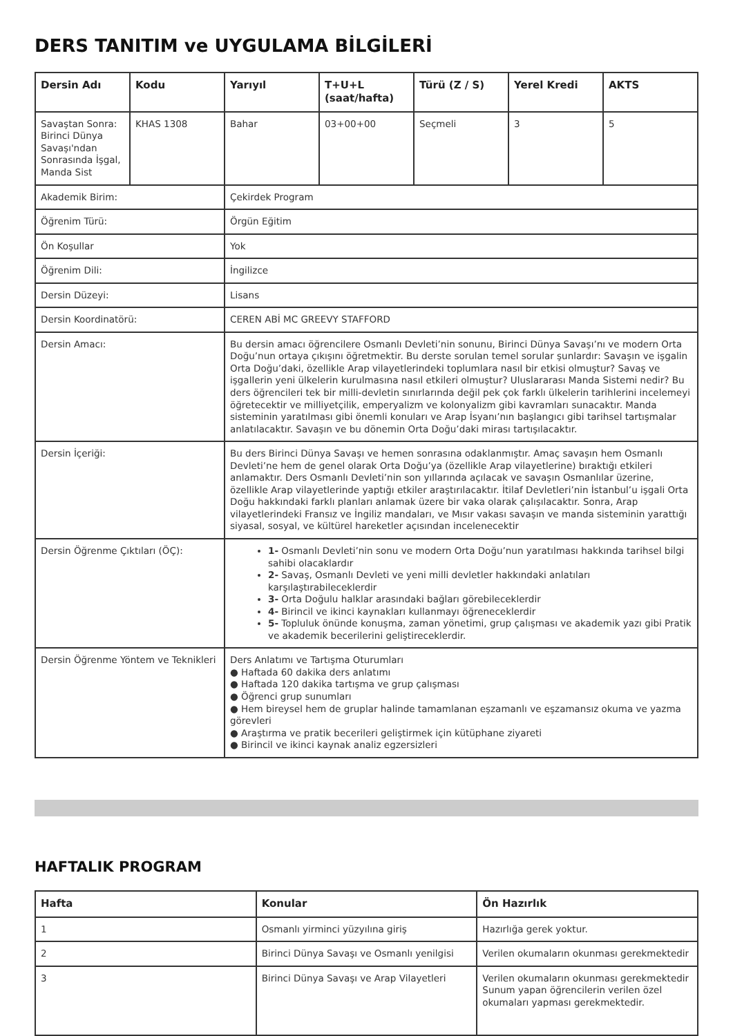DERS TANITIM ve UYGULAMA BİLGİLERİ
| Dersin Adı | Kodu | Yarıyıl | T+U+L (saat/hafta) | Türü (Z / S) | Yerel Kredi | AKTS |
| --- | --- | --- | --- | --- | --- | --- |
| Savaştan Sonra: Birinci Dünya Savaşı'ndan Sonrasında İşgal, Manda Sist | KHAS 1308 | Bahar | 03+00+00 | Seçmeli | 3 | 5 |
| Akademik Birim: | | Çekirdek Program | | | | |
| Öğrenim Türü: | | Örgün Eğitim | | | | |
| Ön Koşullar | | Yok | | | | |
| Öğrenim Dili: | | İngilizce | | | | |
| Dersin Düzeyi: | | Lisans | | | | |
| Dersin Koordinatörü: | | CEREN ABİ MC GREEVY STAFFORD | | | | |
| Dersin Amacı: | | Bu dersin amacı öğrencilere Osmanlı Devleti’nin sonunu, Birinci Dünya Savaşı’nı ve modern Orta Doğu’nun ortaya çıkışını öğretmektir. Bu derste sorulan temel sorular şunlardır: Savaşın ve işgalin Orta Doğu’daki, özellikle Arap vilayetlerindeki toplumlara nasıl bir etkisi olmuştur? Savaş ve işgallerin yeni ülkelerin kurulmasına nasıl etkileri olmuştur? Uluslararası Manda Sistemi nedir? Bu ders öğrencileri tek bir milli-devletin sınırlarında değil pek çok farklı ülkelerin tarihlerini incelemeyi öğretecektir ve milliyetçilik, emperyalizm ve kolonyalizm gibi kavramları sunacaktır. Manda sisteminin yaratılması gibi önemli konuları ve Arap İsyanı’nın başlangıcı gibi tarihsel tartışmalar anlatılacaktır. Savaşın ve bu dönemin Orta Doğu’daki mirası tartışılacaktır. | | | | |
| Dersin İçeriği: | | Bu ders Birinci Dünya Savaşı ve hemen sonrasına odaklanmıştır. Amaç savaşın hem Osmanlı Devleti’ne hem de genel olarak Orta Doğu’ya (özellikle Arap vilayetlerine) bıraktığı etkileri anlamaktır. Ders Osmanlı Devleti’nin son yıllarında açılacak ve savaşın Osmanlılar üzerine, özellikle Arap vilayetlerinde yaptığı etkiler araştırılacaktır. İtilaf Devletleri’nin İstanbul’u işgali Orta Doğu hakkındaki farklı planları anlamak üzere bir vaka olarak çalışılacaktır. Sonra, Arap vilayetlerindeki Fransız ve İngiliz mandaları, ve Mısır vakası savaşın ve manda sisteminin yarattığı siyasal, sosyal, ve kültürel hareketler açısından incelenecektir | | | | |
| Dersin Öğrenme Çıktıları (ÖÇ): | | 1- Osmanlı Devleti’nin sonu ve modern Orta Doğu’nun yaratılması hakkında tarihsel bilgi sahibi olacaklardır 2- Savaş, Osmanlı Devleti ve yeni milli devletler hakkındaki anlatıları karşılaştırabileceklerdir 3- Orta Doğulu halklar arasındaki bağları görebileceklerdir 4- Birincil ve ikinci kaynakları kullanmayı öğreneceklerdir 5- Topluluk önünde konuşma, zaman yönetimi, grup çalışması ve akademik yazı gibi Pratik ve akademik becerilerini geliştireceklerdir. | | | | |
| Dersin Öğrenme Yöntem ve Teknikleri | | Ders Anlatımı ve Tartışma Oturumları ● Haftada 60 dakika ders anlatımı ● Haftada 120 dakika tartışma ve grup çalışması ● Öğrenci grup sunumları ● Hem bireysel hem de gruplar halinde tamamlanan eşzamanlı ve eşzamansız okuma ve yazma görevleri ● Araştırma ve pratik becerileri geliştirmek için kütüphane ziyareti ● Birincil ve ikinci kaynak analiz egzersizleri | | | | |
HAFTALIK PROGRAM
| Hafta | Konular | Ön Hazırlık |
| --- | --- | --- |
| 1 | Osmanlı yirminci yüzyılına giriş | Hazırlığa gerek yoktur. |
| 2 | Birinci Dünya Savaşı ve Osmanlı yenilgisi | Verilen okumaların okunması gerekmektedir |
| 3 | Birinci Dünya Savaşı ve Arap Vilayetleri | Verilen okumaların okunması gerekmektedir Sunum yapan öğrencilerin verilen özel okumaları yapması gerekmektedir. |